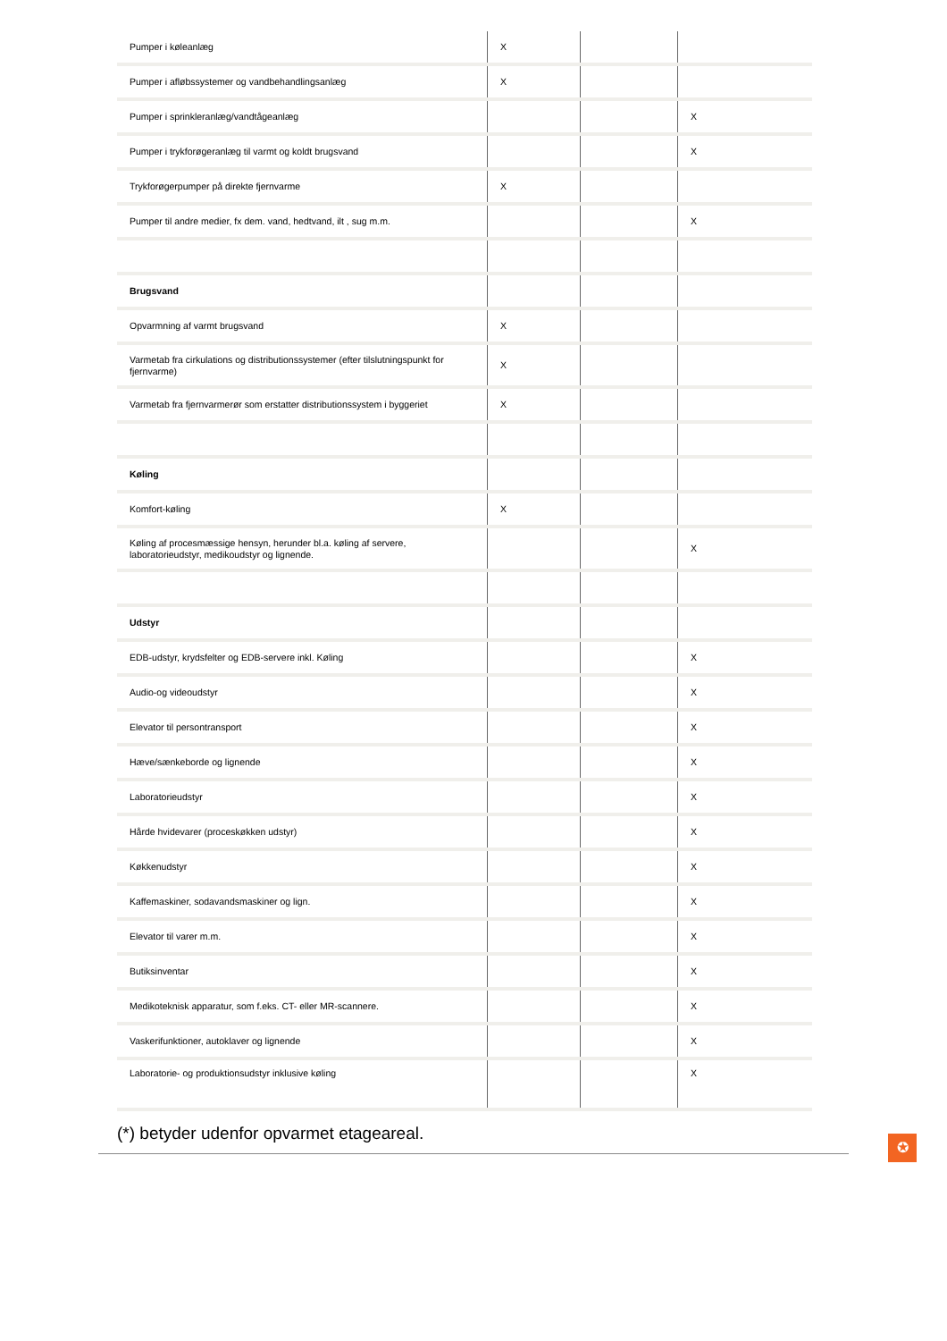| Pumper i køleanlæg | X | | |
| Pumper i afløbssystemer og vandbehandlingsanlæg | X | | |
| Pumper i sprinkleranlæg/vandtågeanlæg | | | X |
| Pumper i trykforøgeranlæg til varmt og koldt brugsvand | | | X |
| Trykforøgerpumper på direkte fjernvarme | X | | |
| Pumper til andre medier, fx dem. vand, hedtvand, ilt , sug m.m. | | | X |
| Brugsvand | | | |
| Opvarmning af varmt brugsvand | X | | |
| Varmetab fra cirkulations og distributionssystemer (efter tilslutningspunkt for fjernvarme) | X | | |
| Varmetab fra fjernvarmerør som erstatter distributionssystem i byggeriet | X | | |
| Køling | | | |
| Komfort-køling | X | | |
| Køling af procesmæssige hensyn, herunder bl.a. køling af servere, laboratorieudstyr, medikoudstyr og lignende. | | | X |
| Udstyr | | | |
| EDB-udstyr, krydsfelter og EDB-servere inkl. Køling | | | X |
| Audio-og videoudstyr | | | X |
| Elevator til persontransport | | | X |
| Hæve/sænkeborde og lignende | | | X |
| Laboratorieudstyr | | | X |
| Hårde hvidevarer (proceskøkken udstyr) | | | X |
| Køkkenudstyr | | | X |
| Kaffemaskiner, sodavandsmaskiner og lign. | | | X |
| Elevator til varer m.m. | | | X |
| Butiksinventar | | | X |
| Medikoteknisk apparatur, som f.eks. CT- eller MR-scannere. | | | X |
| Vaskerifunktioner, autoklaver og lignende | | | X |
| Laboratorie- og produktionsudstyr inklusive køling | | | X |
(*) betyder udenfor opvarmet etageareal.
✪